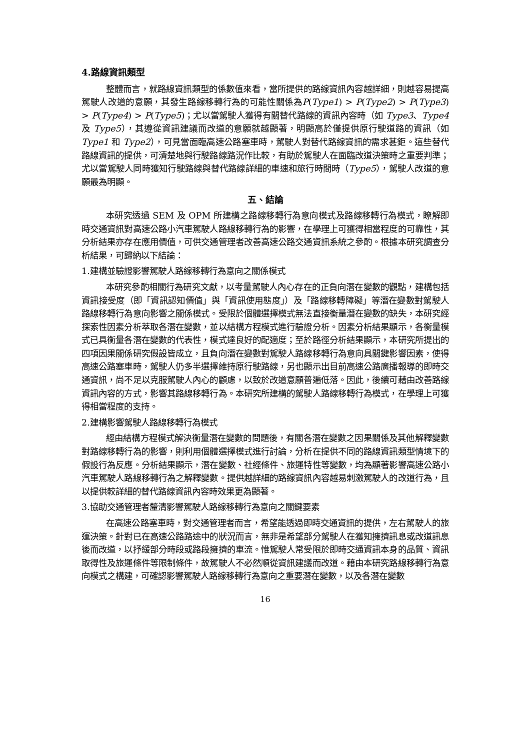4.路線資訊類型
整體而言，就路線資訊類型的係數值來看，當所提供的路線資訊內容越詳細，則越容易提高駕駛人改道的意願，其發生路線移轉行為的可能性關係為P(Type1) > P(Type2) > P(Type3) > P(Type4) > P(Type5)；尤以當駕駛人獲得有關替代路線的資訊內容時（如 Type3、Type4 及 Type5），其遵從資訊建議而改道的意願就越顯著，明顯高於僅提供原行駛道路的資訊（如 Type1 和 Type2），可見當面臨高速公路塞車時，駕駛人對替代路線資訊的需求甚鉅。這些替代路線資訊的提供，可清楚地與行駛路線路況作比較，有助於駕駛人在面臨改道決策時之重要判準；尤以當駕駛人同時獲知行駛路線與替代路線詳細的車速和旅行時間時（Type5），駕駛人改道的意願最為明顯。
五、結論
本研究透過 SEM 及 OPM 所建構之路線移轉行為意向模式及路線移轉行為模式，瞭解即時交通資訊對高速公路小汽車駕駛人路線移轉行為的影響，在學理上可獲得相當程度的可靠性，其分析結果亦存在應用價值，可供交通管理者改善高速公路交通資訊系統之參酌。根據本研究調查分析結果，可歸納以下結論：
1.建構並驗證影響駕駛人路線移轉行為意向之關係模式
本研究參酌相關行為研究文獻，以考量駕駛人內心存在的正負向潛在變數的觀點，建構包括資訊接受度（即「資訊認知價值」與「資訊使用態度」）及「路線移轉障礙」等潛在變數對駕駛人路線移轉行為意向影響之關係模式。受限於個體選擇模式無法直接衡量潛在變數的缺失，本研究經探索性因素分析萃取各潛在變數，並以結構方程模式進行驗證分析。因素分析結果顯示，各衡量模式已具衡量各潛在變數的代表性，模式達良好的配適度；至於路徑分析結果顯示，本研究所提出的四項因果關係研究假設皆成立，且負向潛在變數對駕駛人路線移轉行為意向具關鍵影響因素，使得高速公路塞車時，駕駛人仍多半選擇維持原行駛路線，另也顯示出目前高速公路廣播報導的即時交通資訊，尚不足以克服駕駛人內心的顧慮，以致於改道意願普遍低落。因此，後續可藉由改善路線資訊內容的方式，影響其路線移轉行為。本研究所建構的駕駛人路線移轉行為模式，在學理上可獲得相當程度的支持。
2.建構影響駕駛人路線移轉行為模式
經由結構方程模式解決衡量潛在變數的問題後，有關各潛在變數之因果關係及其他解釋變數對路線移轉行為的影響，則利用個體選擇模式進行討論，分析在提供不同的路線資訊類型情境下的假設行為反應。分析結果顯示，潛在變數、社經條件、旅運特性等變數，均為顯著影響高速公路小汽車駕駛人路線移轉行為之解釋變數。提供越詳細的路線資訊內容越易刺激駕駛人的改道行為，且以提供較詳細的替代路線資訊內容時效果更為顯著。
3.協助交通管理者釐清影響駕駛人路線移轉行為意向之關鍵要素
在高速公路塞車時，對交通管理者而言，希望能透過即時交通資訊的提供，左右駕駛人的旅運決策。針對已在高速公路路途中的狀況而言，無非是希望部分駕駛人在獲知擁擠訊息或改道訊息後而改道，以抒緩部分時段或路段擁擠的車流。惟駕駛人常受限於即時交通資訊本身的品質、資訊取得性及旅運條件等限制條件，故駕駛人不必然順從資訊建議而改道。藉由本研究路線移轉行為意向模式之構建，可確認影響駕駛人路線移轉行為意向之重要潛在變數，以及各潛在變數
16